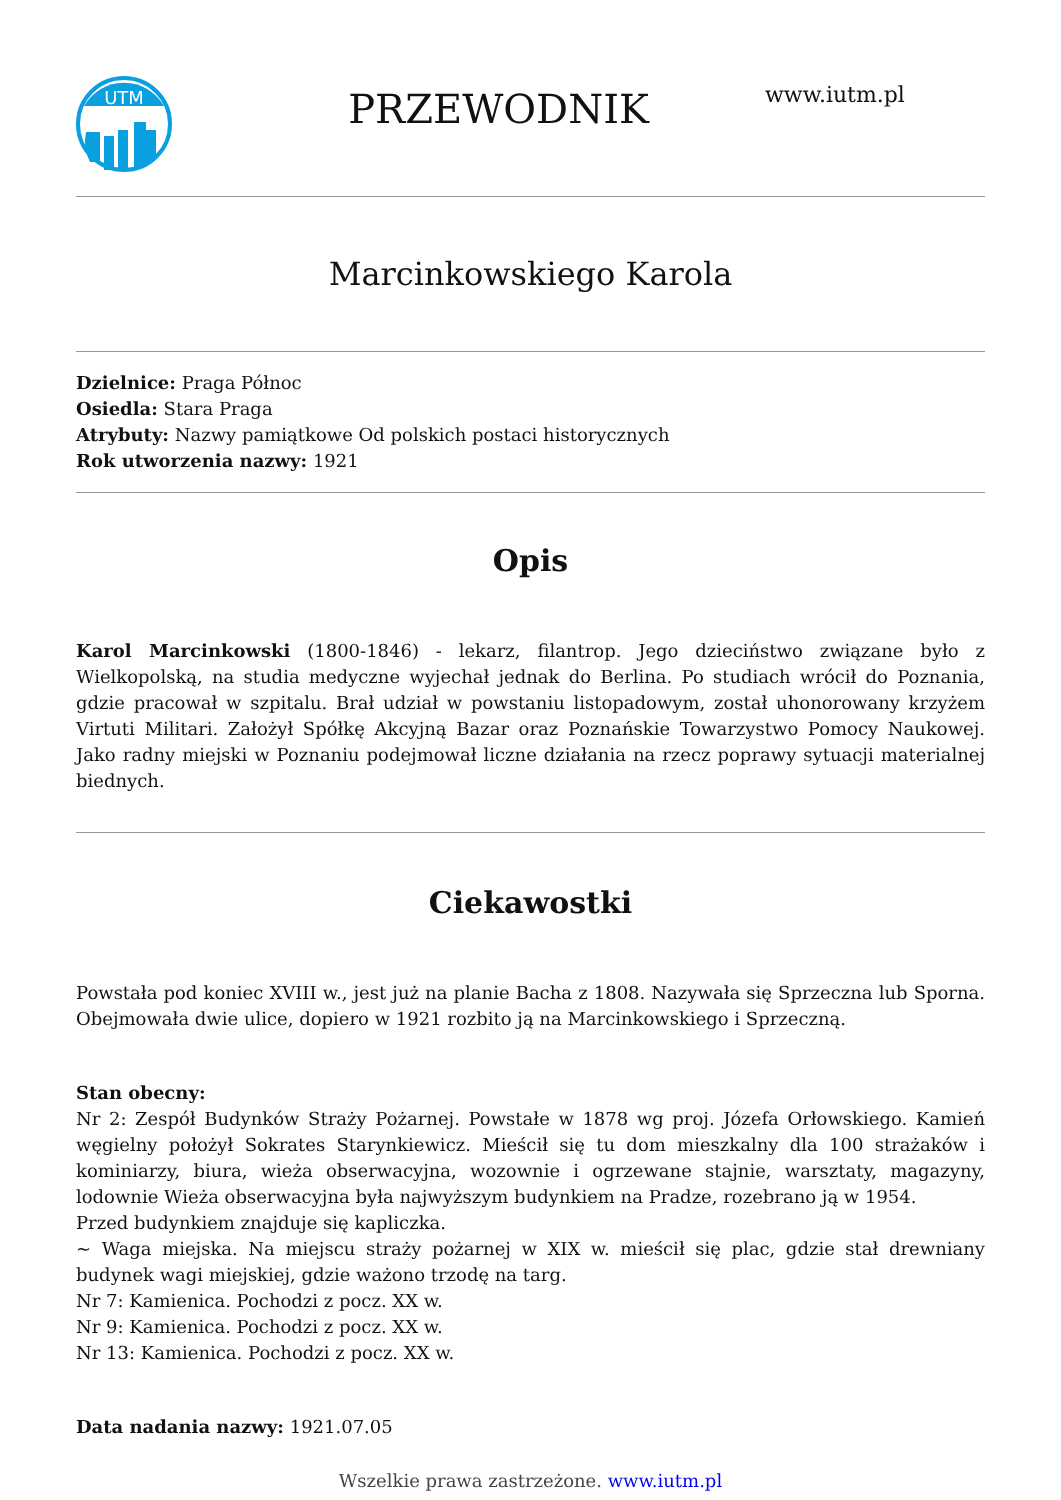UTM
PRZEWODNIK
www.iutm.pl
Marcinkowskiego Karola
Dzielnice: Praga Północ
Osiedla: Stara Praga
Atrybuty: Nazwy pamiątkowe Od polskich postaci historycznych
Rok utworzenia nazwy: 1921
Opis
Karol Marcinkowski (1800-1846) - lekarz, filantrop. Jego dzieciństwo związane było z Wielkopolską, na studia medyczne wyjechał jednak do Berlina. Po studiach wrócił do Poznania, gdzie pracował w szpitalu. Brał udział w powstaniu listopadowym, został uhonorowany krzyżem Virtuti Militari. Założył Spółkę Akcyjną Bazar oraz Poznańskie Towarzystwo Pomocy Naukowej. Jako radny miejski w Poznaniu podejmował liczne działania na rzecz poprawy sytuacji materialnej biednych.
Ciekawostki
Powstała pod koniec XVIII w., jest już na planie Bacha z 1808. Nazywała się Sprzeczna lub Sporna. Obejmowała dwie ulice, dopiero w 1921 rozbito ją na Marcinkowskiego i Sprzeczną.
Stan obecny:
Nr 2: Zespół Budynków Straży Pożarnej. Powstałe w 1878 wg proj. Józefa Orłowskiego. Kamień węgielny położył Sokrates Starynkiewicz. Mieścił się tu dom mieszkalny dla 100 strażaków i kominiarzy, biura, wieża obserwacyjna, wozownie i ogrzewane stajnie, warsztaty, magazyny, lodownie Wieża obserwacyjna była najwyższym budynkiem na Pradze, rozebrano ją w 1954.
Przed budynkiem znajduje się kapliczka.
~ Waga miejska. Na miejscu straży pożarnej w XIX w. mieścił się plac, gdzie stał drewniany budynek wagi miejskiej, gdzie ważono trzodę na targ.
Nr 7: Kamienica. Pochodzi z pocz. XX w.
Nr 9: Kamienica. Pochodzi z pocz. XX w.
Nr 13: Kamienica. Pochodzi z pocz. XX w.
Data nadania nazwy: 1921.07.05
Wszelkie prawa zastrzeżone. www.iutm.pl